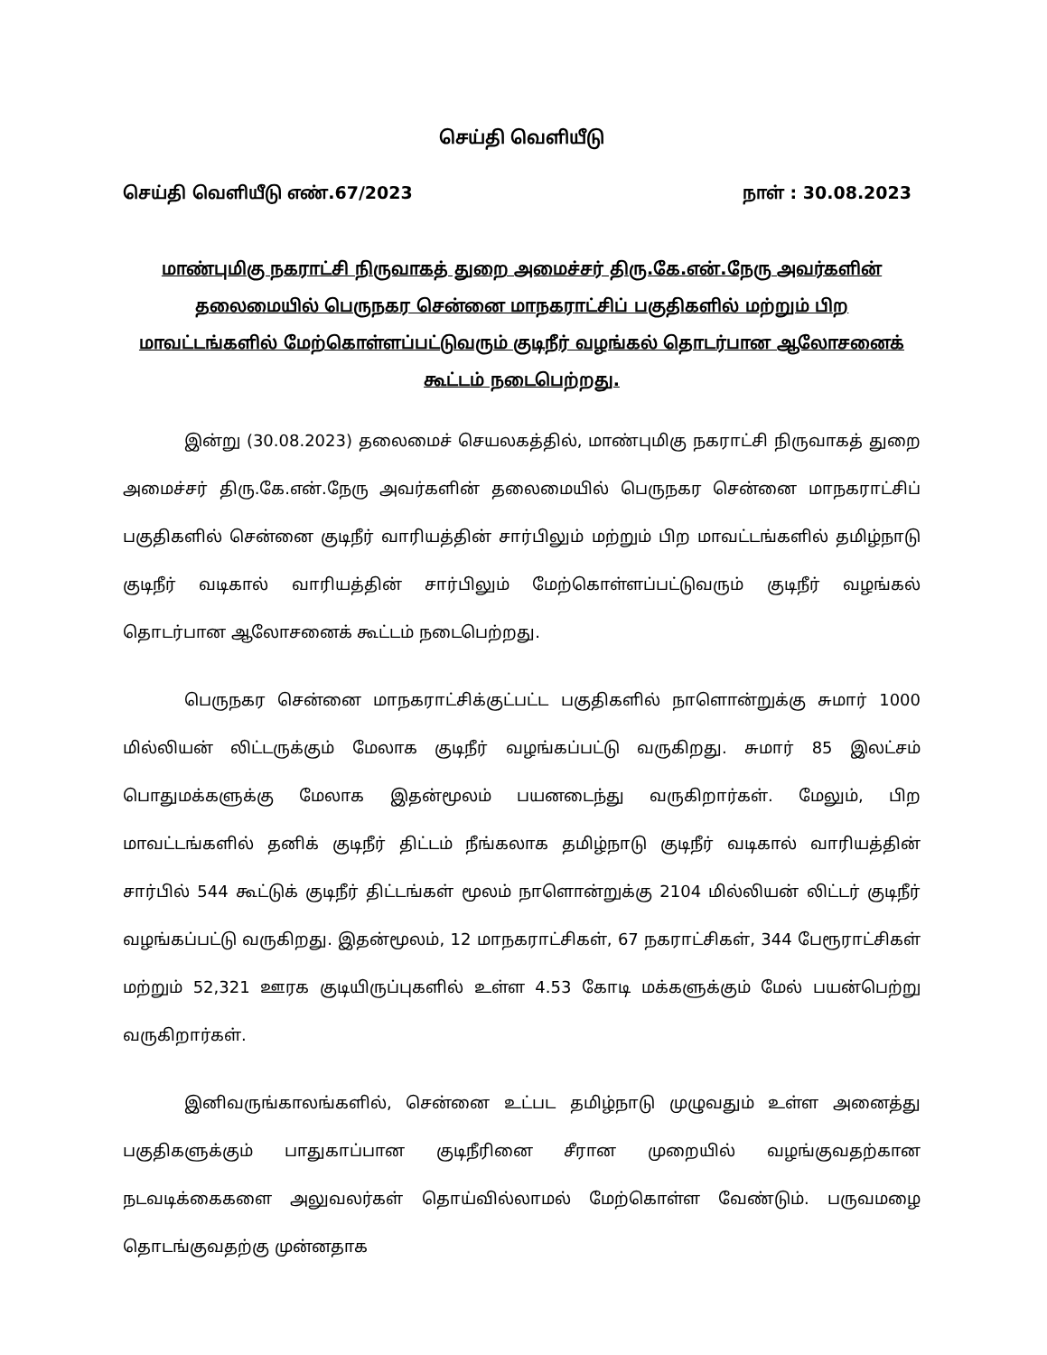செய்தி வெளியீடு
செய்தி வெளியீடு எண்.67/2023 நாள் : 30.08.2023
மாண்புமிகு நகராட்சி நிருவாகத் துறை அமைச்சர் திரு.கே.என்.நேரு அவர்களின் தலைமையில் பெருநகர சென்னை மாநகராட்சிப் பகுதிகளில் மற்றும் பிற மாவட்டங்களில் மேற்கொள்ளப்பட்டுவரும் குடிநீர் வழங்கல் தொடர்பான ஆலோசனைக் கூட்டம் நடைபெற்றது.
இன்று (30.08.2023) தலைமைச் செயலகத்தில், மாண்புமிகு நகராட்சி நிருவாகத் துறை அமைச்சர் திரு.கே.என்.நேரு அவர்களின் தலைமையில் பெருநகர சென்னை மாநகராட்சிப் பகுதிகளில் சென்னை குடிநீர் வாரியத்தின் சார்பிலும் மற்றும் பிற மாவட்டங்களில் தமிழ்நாடு குடிநீர் வடிகால் வாரியத்தின் சார்பிலும் மேற்கொள்ளப்பட்டுவரும் குடிநீர் வழங்கல் தொடர்பான ஆலோசனைக் கூட்டம் நடைபெற்றது.
பெருநகர சென்னை மாநகராட்சிக்குட்பட்ட பகுதிகளில் நாளொன்றுக்கு சுமார் 1000 மில்லியன் லிட்டருக்கும் மேலாக குடிநீர் வழங்கப்பட்டு வருகிறது. சுமார் 85 இலட்சம் பொதுமக்களுக்கு மேலாக இதன்மூலம் பயனடைந்து வருகிறார்கள். மேலும், பிற மாவட்டங்களில் தனிக் குடிநீர் திட்டம் நீங்கலாக தமிழ்நாடு குடிநீர் வடிகால் வாரியத்தின் சார்பில் 544 கூட்டுக் குடிநீர் திட்டங்கள் மூலம் நாளொன்றுக்கு 2104 மில்லியன் லிட்டர் குடிநீர் வழங்கப்பட்டு வருகிறது. இதன்மூலம், 12 மாநகராட்சிகள், 67 நகராட்சிகள், 344 பேரூராட்சிகள் மற்றும் 52,321 ஊரக குடியிருப்புகளில் உள்ள 4.53 கோடி மக்களுக்கும் மேல் பயன்பெற்று வருகிறார்கள்.
இனிவருங்காலங்களில், சென்னை உட்பட தமிழ்நாடு முழுவதும் உள்ள அனைத்து பகுதிகளுக்கும் பாதுகாப்பான குடிநீரினை சீரான முறையில் வழங்குவதற்கான நடவடிக்கைகளை அலுவலர்கள் தொய்வில்லாமல் மேற்கொள்ள வேண்டும். பருவமழை தொடங்குவதற்கு முன்னதாக